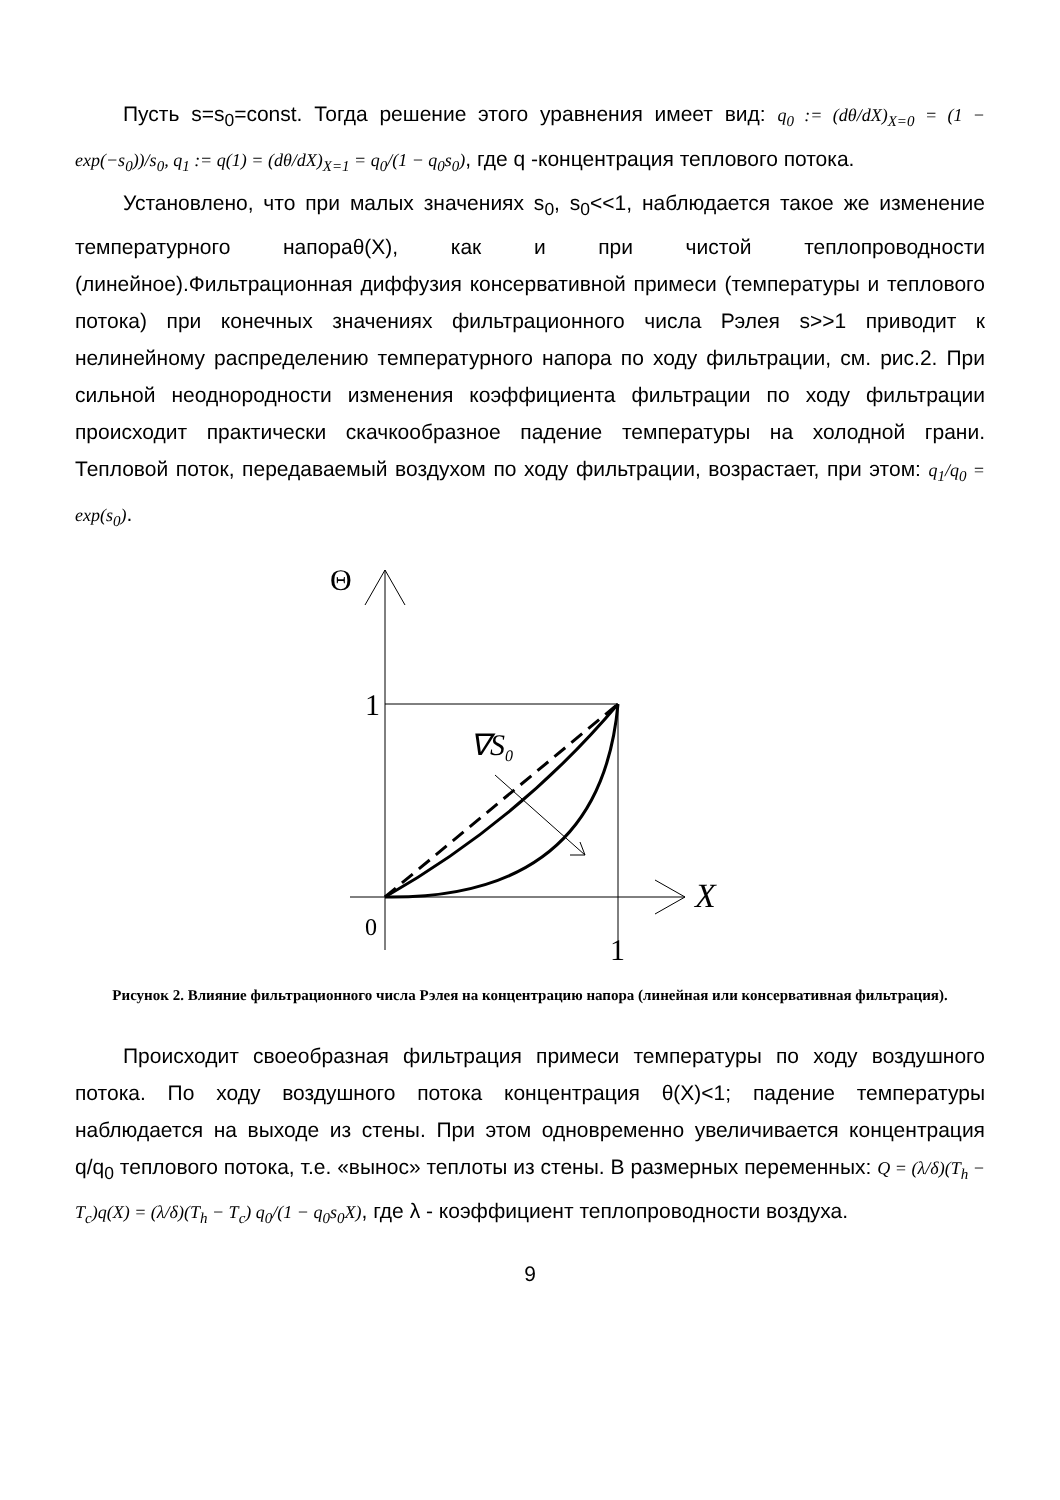Пусть s=s<sub>0</sub>=const. Тогда решение этого уравнения имеет вид: q<sub>0</sub> := (dθ/dX)<sub>X=0</sub> = (1 − exp(−s<sub>0</sub>))/s<sub>0</sub>, q<sub>1</sub> := q(1) = (dθ/dX)<sub>X=1</sub> = q<sub>0</sub>/(1 − q<sub>0</sub>s<sub>0</sub>), где q -концентрация теплового потока.
Установлено, что при малых значениях s<sub>0</sub>, s<sub>0</sub><<1, наблюдается такое же изменение температурного напораθ(X), как и при чистой теплопроводности (линейное).Фильтрационная диффузия консервативной примеси (температуры и теплового потока) при конечных значениях фильтрационного числа Рэлея s>>1 приводит к нелинейному распределению температурного напора по ходу фильтрации, см. рис.2. При сильной неоднородности изменения коэффициента фильтрации по ходу фильтрации происходит практически скачкообразное падение температуры на холодной грани. Тепловой поток, передаваемый воздухом по ходу фильтрации, возрастает, при этом: q<sub>1</sub>/q<sub>0</sub> = exp(s<sub>0</sub>).
Θ
X
1
0
1
∇S0
Рисунок 2. Влияние фильтрационного числа Рэлея на концентрацию напора (линейная или консервативная фильтрация).
Происходит своеобразная фильтрация примеси температуры по ходу воздушного потока. По ходу воздушного потока концентрация θ(X)<1; падение температуры наблюдается на выходе из стены. При этом одновременно увеличивается концентрация q/q<sub>0</sub> теплового потока, т.е. «вынос» теплоты из стены. В размерных переменных: Q = (λ/δ)(T<sub>h</sub> − T<sub>c</sub>)q(X) = (λ/δ)(T<sub>h</sub> − T<sub>c</sub>) q<sub>0</sub>/(1 − q<sub>0</sub>s<sub>0</sub>X), где λ - коэффициент теплопроводности воздуха.
9